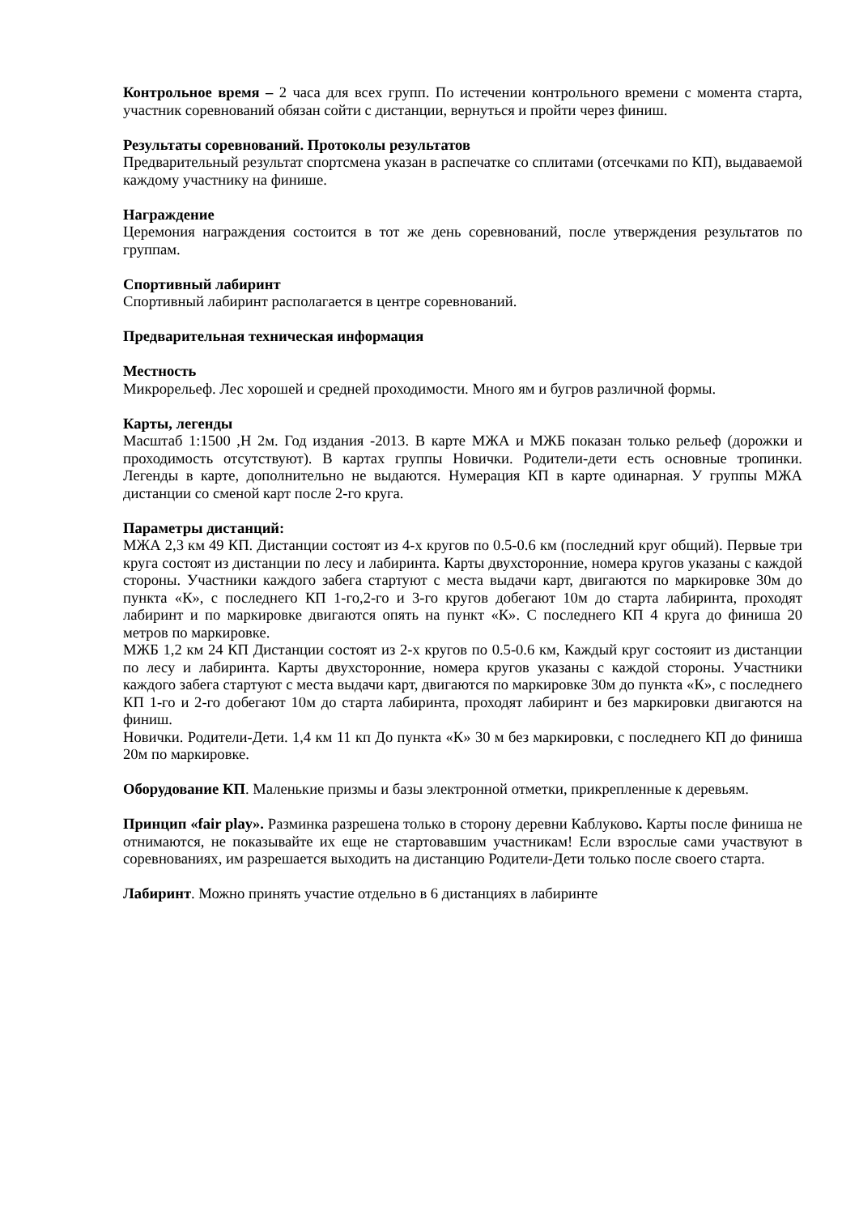Контрольное время – 2 часа для всех групп. По истечении контрольного времени с момента старта, участник соревнований обязан сойти с дистанции, вернуться и пройти через финиш.
Результаты соревнований. Протоколы результатов
Предварительный результат спортсмена указан в распечатке со сплитами (отсечками по КП), выдаваемой каждому участнику на финише.
Награждение
Церемония награждения состоится в тот же день соревнований, после утверждения результатов по группам.
Спортивный лабиринт
Спортивный лабиринт располагается в центре соревнований.
Предварительная техническая информация
Местность
Микрорельеф. Лес хорошей и средней проходимости. Много ям и бугров различной формы.
Карты, легенды
Масштаб 1:1500 ,Н 2м. Год издания -2013. В карте МЖА и МЖБ показан только рельеф (дорожки и проходимость отсутствуют). В картах группы Новички. Родители-дети есть основные тропинки. Легенды в карте, дополнительно не выдаются. Нумерация КП в карте одинарная. У группы МЖА дистанции со сменой карт после 2-го круга.
Параметры дистанций:
МЖА 2,3 км 49 КП. Дистанции состоят из 4-х кругов по 0.5-0.6 км (последний круг общий). Первые три круга состоят из дистанции по лесу и лабиринта. Карты двухсторонние, номера кругов указаны с каждой стороны. Участники каждого забега стартуют с места выдачи карт, двигаются по маркировке 30м до пункта «К», с последнего КП 1-го,2-го и 3-го кругов добегают 10м до старта лабиринта, проходят лабиринт и по маркировке двигаются опять на пункт «К». С последнего КП 4 круга до финиша 20 метров по маркировке.
МЖБ 1,2 км 24 КП Дистанции состоят из 2-х кругов по 0.5-0.6 км, Каждый круг состояит из дистанции по лесу и лабиринта. Карты двухсторонние, номера кругов указаны с каждой стороны. Участники каждого забега стартуют с места выдачи карт, двигаются по маркировке 30м до пункта «К», с последнего КП 1-го и 2-го добегают 10м до старта лабиринта, проходят лабиринт и без маркировки двигаются на финиш.
Новички. Родители-Дети. 1,4 км 11 кп До пункта «К» 30 м без маркировки, с последнего КП до финиша 20м по маркировке.
Оборудование КП. Маленькие призмы и базы электронной отметки, прикрепленные к деревьям.
Принцип «fair play». Разминка разрешена только в сторону деревни Каблуково. Карты после финиша не отнимаются, не показывайте их еще не стартовавшим участникам! Если взрослые сами участвуют в соревнованиях, им разрешается выходить на дистанцию Родители-Дети только после своего старта.
Лабиринт. Можно принять участие отдельно в 6 дистанциях в лабиринте